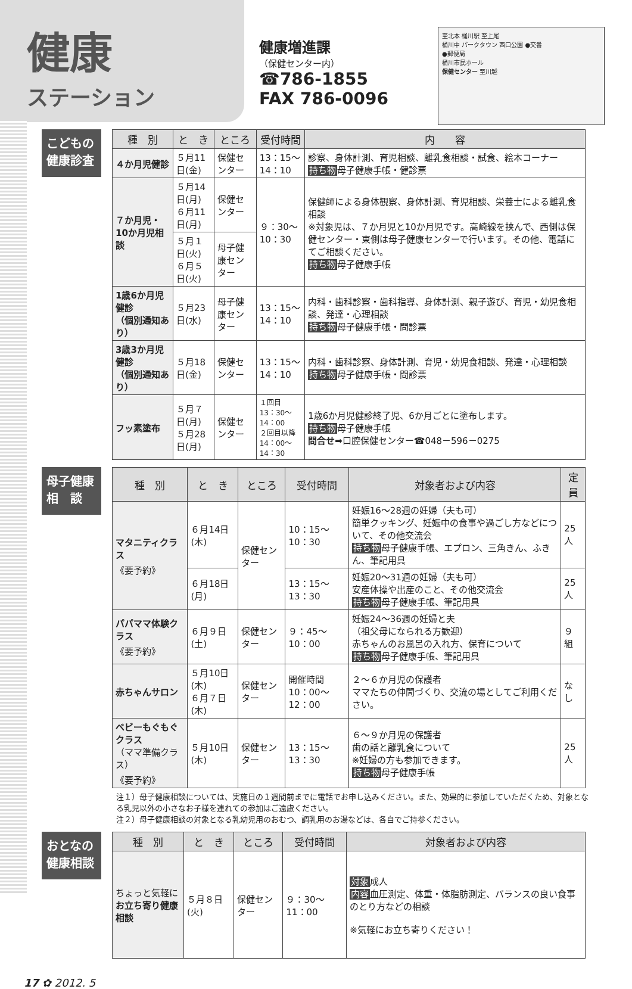健康
ステーション
健康増進課
（保健センター内）
☎786-1855
FAX 786-0096
至北本 桶川駅 至上尾
桶川中 パークタウン 西口公園 ●交番
●郵便局
桶川市民ホール
保健センター 至川越
こどもの健康診査
| 種 別 | と き | ところ | 受付時間 | 内 容 |
| --- | --- | --- | --- | --- |
| ４か月児健診 | ５月11日(金) | 保健センター | 13：15〜14：10 | 診察、身体計測、育児相談、離乳食相談・試食、絵本コーナー 持ち物 母子健康手帳・健診票 |
| ７か月児・10か月児相談 | ５月14日(月) ６月11日(月) | 保健センター | ９：30〜10：30 | 保健師による身体観察、身体計測、育児相談、栄養士による離乳食相談 ※対象児は、７か月児と10か月児です。高崎線を挟んで、西側は保健センター・東側は母子健康センターで行います。その他、電話にてご相談ください。 持ち物 母子健康手帳 |
| | ５月１日(火) ６月５日(火) | 母子健康センター | | |
| 1歳6か月児健診 （個別通知あり） | ５月23日(水) | 母子健康センター | 13：15〜14：10 | 内科・歯科診察・歯科指導、身体計測、親子遊び、育児・幼児食相談、発達・心理相談 持ち物 母子健康手帳・問診票 |
| 3歳3か月児健診 （個別通知あり） | ５月18日(金) | 保健センター | 13：15〜14：10 | 内科・歯科診察、身体計測、育児・幼児食相談、発達・心理相談 持ち物 母子健康手帳・問診票 |
| フッ素塗布 | ５月７日(月) ５月28日(月) | 保健センター | １回目 13：30〜14：00 ２回目以降 14：00〜14：30 | 1歳6か月児健診終了児、6か月ごとに塗布します。 持ち物 母子健康手帳 問合せ ➡口腔保健センター☎048－596－0275 |
母子健康相　談
| 種 別 | と き | ところ | 受付時間 | 対象者および内容 | 定員 |
| --- | --- | --- | --- | --- | --- |
| マタニティクラス 《要予約》 | ６月14日(木) | 保健センター | 10：15〜10：30 | 妊娠16〜28週の妊婦（夫も可） 簡単クッキング、妊娠中の食事や過ごし方などについて、その他交流会 持ち物 母子健康手帳、エプロン、三角きん、ふきん、筆記用具 | 25人 |
| | ６月18日(月) | | 13：15〜13：30 | 妊娠20〜31週の妊婦（夫も可） 安産体操や出産のこと、その他交流会 持ち物 母子健康手帳、筆記用具 | 25人 |
| パパママ体験クラス 《要予約》 | ６月９日(土) | 保健センター | ９：45〜10：00 | 妊娠24〜36週の妊婦と夫 （祖父母になられる方歓迎） 赤ちゃんのお風呂の入れ方、保育について 持ち物 母子健康手帳、筆記用具 | ９組 |
| 赤ちゃんサロン | ５月10日(木) ６月７日(木) | 保健センター | 開催時間 10：00〜12：00 | ２〜６か月児の保護者 ママたちの仲間づくり、交流の場としてご利用ください。 | なし |
| ベビーもぐもぐクラス （ママ準備クラス） 《要予約》 | ５月10日(木) | 保健センター | 13：15〜13：30 | ６〜９か月児の保護者 歯の話と離乳食について ※妊婦の方も参加できます。 持ち物 母子健康手帳 | 25人 |
注１）母子健康相談については、実施日の１週間前までに電話でお申し込みください。また、効果的に参加していただくため、対象となる乳児以外の小さなお子様を連れての参加はご遠慮ください。
注２）母子健康相談の対象となる乳幼児用のおむつ、調乳用のお湯などは、各自でご持参ください。
おとなの健康相談
| 種 別 | と き | ところ | 受付時間 | 対象者および内容 |
| --- | --- | --- | --- | --- |
| ちょっと気軽に お立ち寄り健康相談 | ５月８日(火) | 保健センター | ９：30〜11：00 | 対象 成人 内容 血圧測定、体重・体脂肪測定、バランスの良い食事のとり方などの相談 ※気軽にお立ち寄りください！ |
17 ✿ 2012. 5